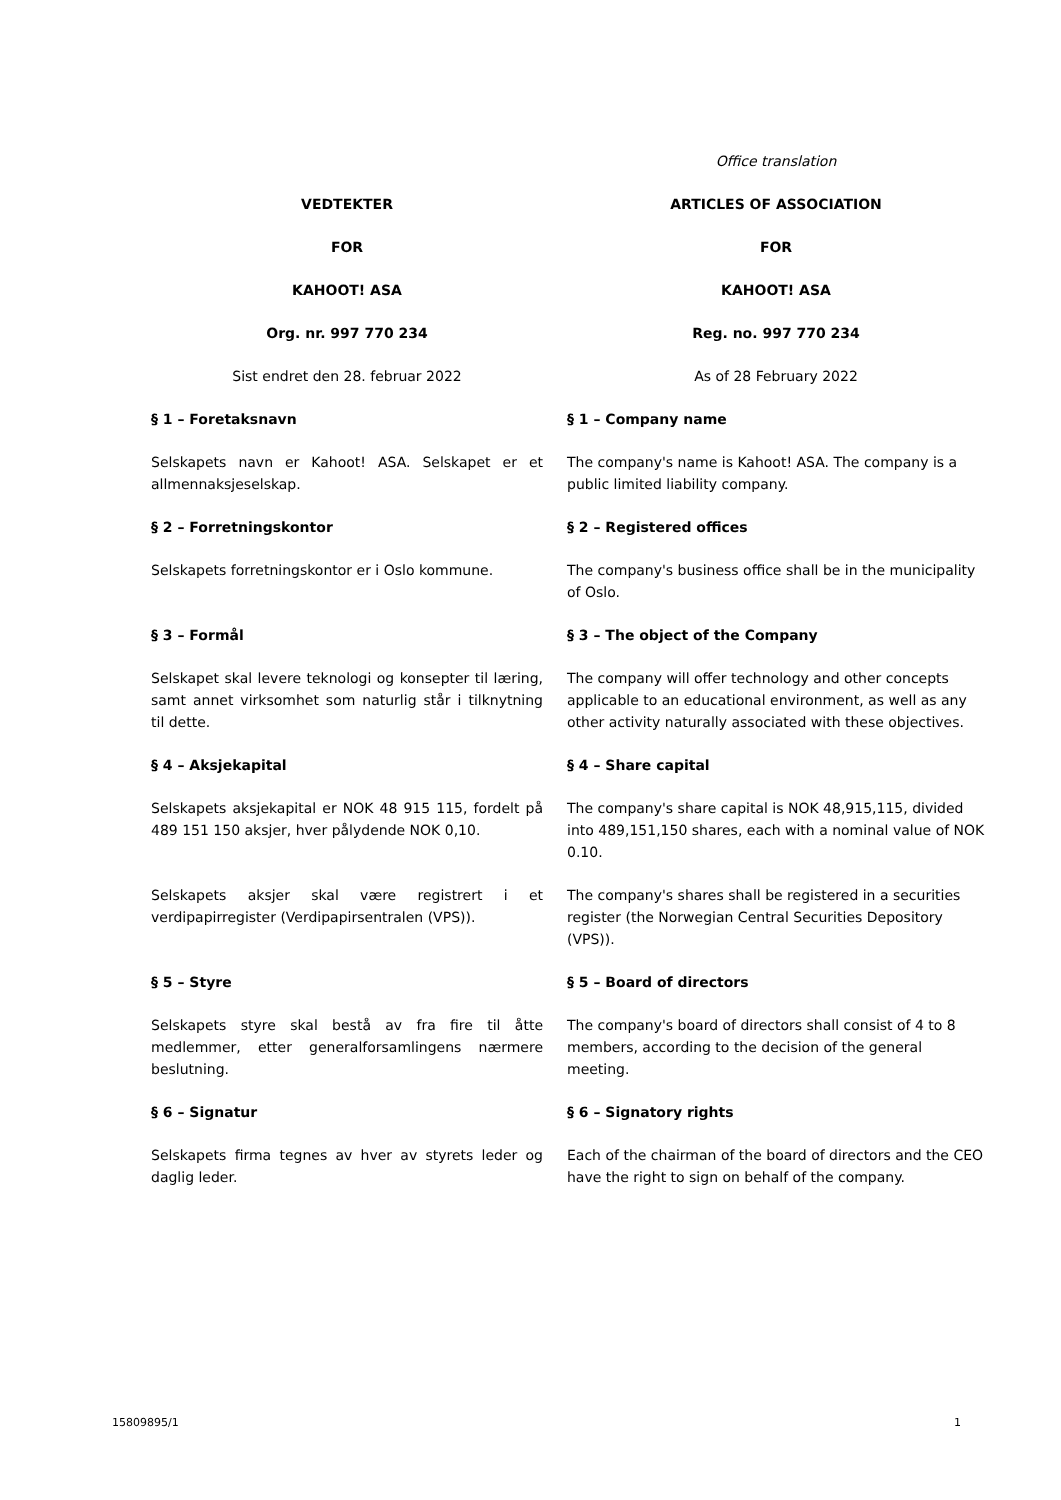| | Office translation |
| VEDTEKTER | ARTICLES OF ASSOCIATION |
| FOR | FOR |
| KAHOOT! ASA | KAHOOT! ASA |
| Org. nr. 997 770 234 | Reg. no. 997 770 234 |
| Sist endret den 28. februar 2022 | As of 28 February 2022 |
| § 1 – Foretaksnavn | § 1 – Company name |
| Selskapets navn er Kahoot! ASA. Selskapet er et allmennaksjeselskap. | The company's name is Kahoot! ASA. The company is a public limited liability company. |
| § 2 – Forretningskontor | § 2 – Registered offices |
| Selskapets forretningskontor er i Oslo kommune. | The company's business office shall be in the municipality of Oslo. |
| § 3 – Formål | § 3 – The object of the Company |
| Selskapet skal levere teknologi og konsepter til læring, samt annet virksomhet som naturlig står i tilknytning til dette. | The company will offer technology and other concepts applicable to an educational environment, as well as any other activity naturally associated with these objectives. |
| § 4 – Aksjekapital | § 4 – Share capital |
| Selskapets aksjekapital er NOK 48 915 115, fordelt på 489 151 150 aksjer, hver pålydende NOK 0,10. | The company's share capital is NOK 48,915,115, divided into 489,151,150 shares, each with a nominal value of NOK 0.10. |
| Selskapets aksjer skal være registrert i et verdipapirregister (Verdipapirsentralen (VPS)). | The company's shares shall be registered in a securities register (the Norwegian Central Securities Depository (VPS)). |
| § 5 – Styre | § 5 – Board of directors |
| Selskapets styre skal bestå av fra fire til åtte medlemmer, etter generalforsamlingens nærmere beslutning. | The company's board of directors shall consist of 4 to 8 members, according to the decision of the general meeting. |
| § 6 – Signatur | § 6 – Signatory rights |
| Selskapets firma tegnes av hver av styrets leder og daglig leder. | Each of the chairman of the board of directors and the CEO have the right to sign on behalf of the company. |
15809895/1 1